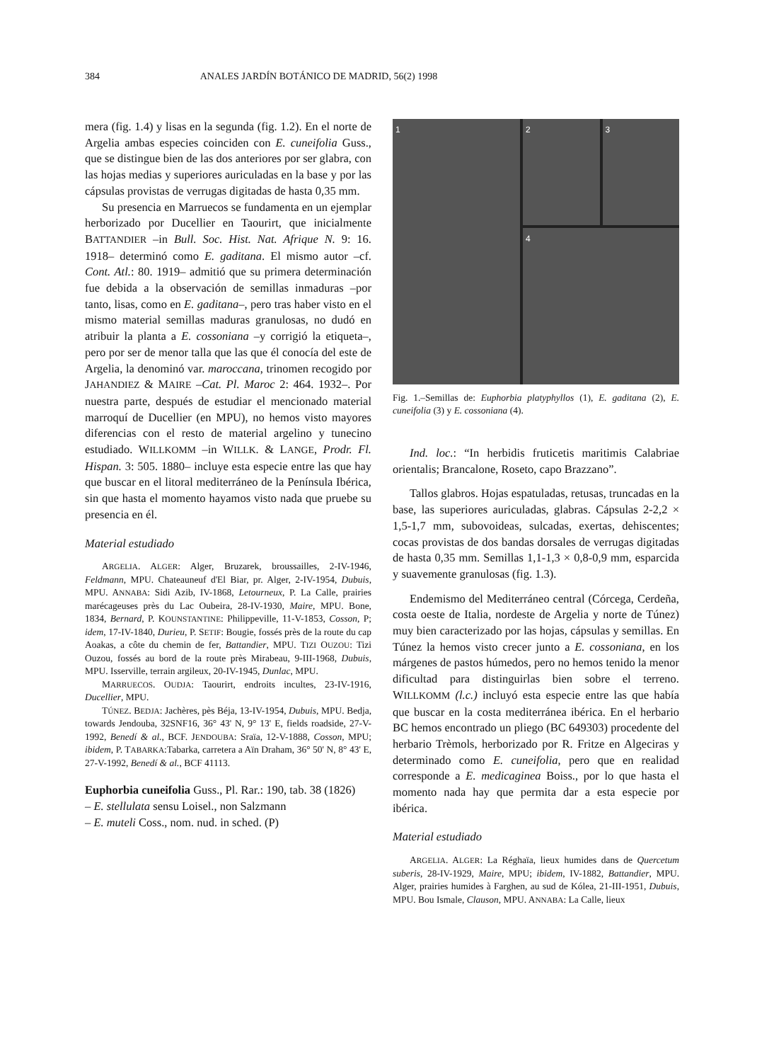384 ANALES JARDÍN BOTÁNICO DE MADRID, 56(2) 1998
mera (fig. 1.4) y lisas en la segunda (fig. 1.2). En el norte de Argelia ambas especies coinciden con E. cuneifolia Guss., que se distingue bien de las dos anteriores por ser glabra, con las hojas medias y superiores auriculadas en la base y por las cápsulas provistas de verrugas digitadas de hasta 0,35 mm.
Su presencia en Marruecos se fundamenta en un ejemplar herborizado por Ducellier en Taourirt, que inicialmente BATTANDIER –in Bull. Soc. Hist. Nat. Afrique N. 9: 16. 1918– determinó como E. gaditana. El mismo autor –cf. Cont. Atl.: 80. 1919– admitió que su primera determinación fue debida a la observación de semillas inmaduras –por tanto, lisas, como en E. gaditana–, pero tras haber visto en el mismo material semillas maduras granulosas, no dudó en atribuir la planta a E. cossoniana –y corrigió la etiqueta–, pero por ser de menor talla que las que él conocía del este de Argelia, la denominó var. maroccana, trinomen recogido por JAHANDIEZ & MAIRE –Cat. Pl. Maroc 2: 464. 1932–. Por nuestra parte, después de estudiar el mencionado material marroquí de Ducellier (en MPU), no hemos visto mayores diferencias con el resto de material argelino y tunecino estudiado. WILLKOMM –in WILLK. & LANGE, Prodr. Fl. Hispan. 3: 505. 1880– incluye esta especie entre las que hay que buscar en el litoral mediterráneo de la Península Ibérica, sin que hasta el momento hayamos visto nada que pruebe su presencia en él.
Material estudiado
ARGELIA. ALGER: Alger, Bruzarek, broussailles, 2-IV-1946, Feldmann, MPU. Chateauneuf d'El Biar, pr. Alger, 2-IV-1954, Dubuis, MPU. ANNABA: Sidi Azib, IV-1868, Letourneux, P. La Calle, prairies marécageuses près du Lac Oubeira, 28-IV-1930, Maire, MPU. Bone, 1834, Bernard, P. KOUNSTANTINE: Philippeville, 11-V-1853, Cosson, P; idem, 17-IV-1840, Durieu, P. SETIF: Bougie, fossés près de la route du cap Aoakas, a côte du chemin de fer, Battandier, MPU. TIZI OUZOU: Tizi Ouzou, fossés au bord de la route près Mirabeau, 9-III-1968, Dubuis, MPU. Isserville, terrain argileux, 20-IV-1945, Dunlac, MPU.
MARRUECOS. OUDJA: Taourirt, endroits incultes, 23-IV-1916, Ducellier, MPU.
TÚNEZ. BEDJA: Jachères, pès Béja, 13-IV-1954, Dubuis, MPU. Bedja, towards Jendouba, 32SNF16, 36° 43' N, 9° 13' E, fields roadside, 27-V-1992, Benedí & al., BCF. JENDOUBA: Sraïa, 12-V-1888, Cosson, MPU; ibidem, P. TABARKA:Tabarka, carretera a Aïn Draham, 36° 50' N, 8° 43' E, 27-V-1992, Benedí & al., BCF 41113.
Euphorbia cuneifolia Guss., Pl. Rar.: 190, tab. 38 (1826)
– E. stellulata sensu Loisel., non Salzmann
– E. muteli Coss., nom. nud. in sched. (P)
1
2
3
4
Fig. 1.–Semillas de: Euphorbia platyphyllos (1), E. gaditana (2), E. cuneifolia (3) y E. cossoniana (4).
Ind. loc.: “In herbidis fruticetis maritimis Calabriae orientalis; Brancalone, Roseto, capo Brazzano”.
Tallos glabros. Hojas espatuladas, retusas, truncadas en la base, las superiores auriculadas, glabras. Cápsulas 2-2,2 × 1,5-1,7 mm, subovoideas, sulcadas, exertas, dehiscentes; cocas provistas de dos bandas dorsales de verrugas digitadas de hasta 0,35 mm. Semillas 1,1-1,3 × 0,8-0,9 mm, esparcida y suavemente granulosas (fig. 1.3).
Endemismo del Mediterráneo central (Córcega, Cerdeña, costa oeste de Italia, nordeste de Argelia y norte de Túnez) muy bien caracterizado por las hojas, cápsulas y semillas. En Túnez la hemos visto crecer junto a E. cossoniana, en los márgenes de pastos húmedos, pero no hemos tenido la menor dificultad para distinguirlas bien sobre el terreno. WILLKOMM (l.c.) incluyó esta especie entre las que había que buscar en la costa mediterránea ibérica. En el herbario BC hemos encontrado un pliego (BC 649303) procedente del herbario Trèmols, herborizado por R. Fritze en Algeciras y determinado como E. cuneifolia, pero que en realidad corresponde a E. medicaginea Boiss., por lo que hasta el momento nada hay que permita dar a esta especie por ibérica.
Material estudiado
ARGELIA. ALGER: La Réghaïa, lieux humides dans de Quercetum suberis, 28-IV-1929, Maire, MPU; ibidem, IV-1882, Battandier, MPU. Alger, prairies humides à Farghen, au sud de Kólea, 21-III-1951, Dubuis, MPU. Bou Ismale, Clauson, MPU. ANNABA: La Calle, lieux